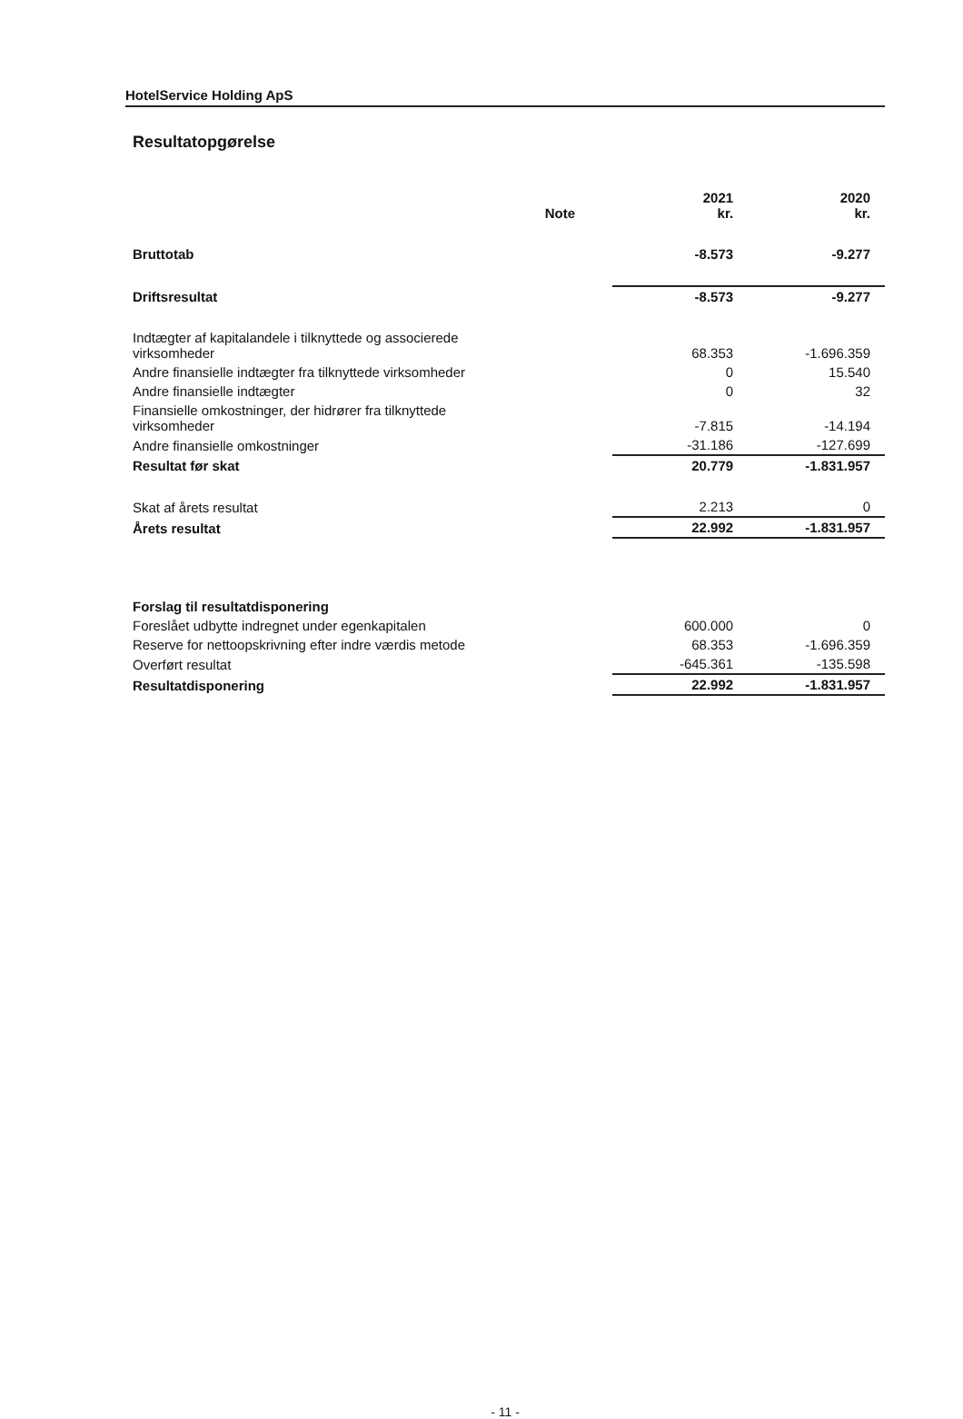HotelService Holding ApS
Resultatopgørelse
| | Note | 2021 kr. | 2020 kr. |
| Bruttotab | | -8.573 | -9.277 |
| Driftsresultat | | -8.573 | -9.277 |
| Indtægter af kapitalandele i tilknyttede og associerede virksomheder | | 68.353 | -1.696.359 |
| Andre finansielle indtægter fra tilknyttede virksomheder | | 0 | 15.540 |
| Andre finansielle indtægter | | 0 | 32 |
| Finansielle omkostninger, der hidrører fra tilknyttede virksomheder | | -7.815 | -14.194 |
| Andre finansielle omkostninger | | -31.186 | -127.699 |
| Resultat før skat | | 20.779 | -1.831.957 |
| Skat af årets resultat | | 2.213 | 0 |
| Årets resultat | | 22.992 | -1.831.957 |
| Forslag til resultatdisponering | | | |
| Foreslået udbytte indregnet under egenkapitalen | | 600.000 | 0 |
| Reserve for nettoopskrivning efter indre værdis metode | | 68.353 | -1.696.359 |
| Overført resultat | | -645.361 | -135.598 |
| Resultatdisponering | | 22.992 | -1.831.957 |
- 11 -